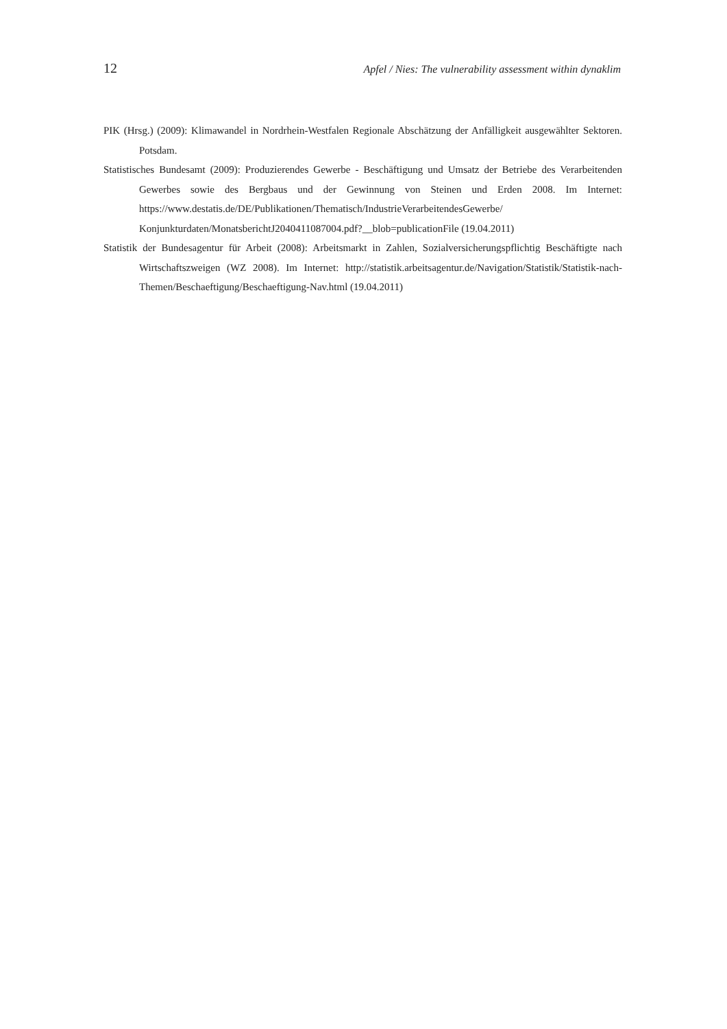12 Apfel / Nies: The vulnerability assessment within dynaklim
PIK (Hrsg.) (2009): Klimawandel in Nordrhein-Westfalen Regionale Abschätzung der Anfälligkeit ausge­wählter Sektoren. Potsdam.
Statistisches Bundesamt (2009): Produzierendes Gewerbe - Beschäftigung und Umsatz der Betriebe des Verarbeitenden Gewerbes sowie des Bergbaus und der Gewinnung von Steinen und Erden 2008. Im Internet: https://www.destatis.de/DE/Publikationen/Thematisch/IndustrieVerarbeitendesGewerbe/ Konjunkturdaten/MonatsberichtJ2040411087004.pdf?__blob=publicationFile (19.04.2011)
Statistik der Bundesagentur für Arbeit (2008): Arbeitsmarkt in Zahlen, Sozialversicherungspflichtig Be­schäftigte nach Wirtschaftszweigen (WZ 2008). Im Internet: http://statistik.arbeitsagentur.de/Navi­gation/Statistik/Statistik-nach-Themen/Beschaeftigung/Beschaeftigung-Nav.html (19.04.2011)